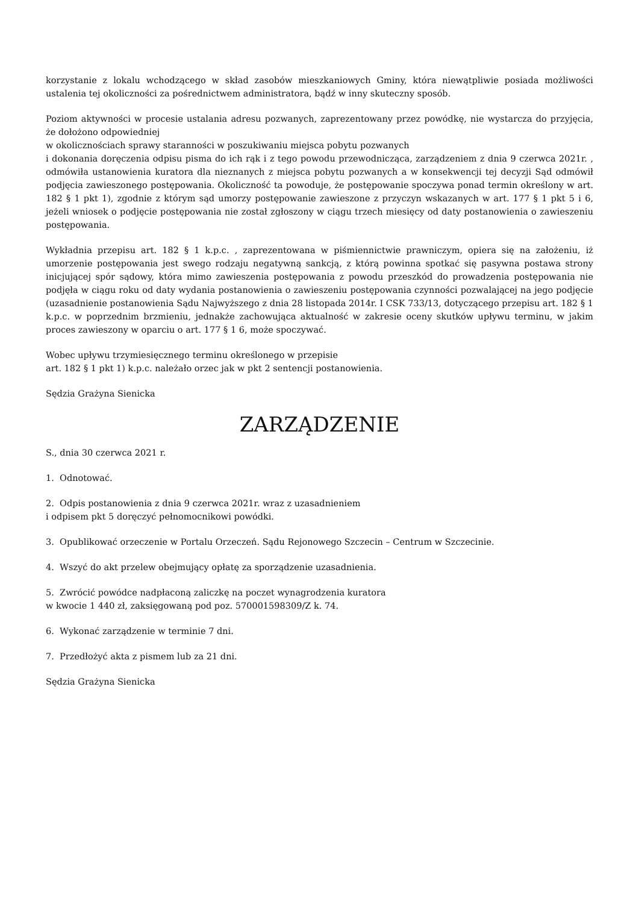korzystanie z lokalu wchodzącego w skład zasobów mieszkaniowych Gminy, która niewątpliwie posiada możliwości ustalenia tej okoliczności za pośrednictwem administratora, bądź w inny skuteczny sposób.
Poziom aktywności w procesie ustalania adresu pozwanych, zaprezentowany przez powódkę, nie wystarcza do przyjęcia, że dołożono odpowiedniej
w okolicznościach sprawy staranności w poszukiwaniu miejsca pobytu pozwanych
i dokonania doręczenia odpisu pisma do ich rąk i z tego powodu przewodnicząca, zarządzeniem z dnia 9 czerwca 2021r. , odmówiła ustanowienia kuratora dla nieznanych z miejsca pobytu pozwanych a w konsekwencji tej decyzji Sąd odmówił podjęcia zawieszonego postępowania. Okoliczność ta powoduje, że postępowanie spoczywa ponad termin określony w art. 182 § 1 pkt 1), zgodnie z którym sąd umorzy postępowanie zawieszone z przyczyn wskazanych w art. 177 § 1 pkt 5 i 6, jeżeli wniosek o podjęcie postępowania nie został zgłoszony w ciągu trzech miesięcy od daty postanowienia o zawieszeniu postępowania.
Wykładnia przepisu art. 182 § 1 k.p.c. , zaprezentowana w piśmiennictwie prawniczym, opiera się na założeniu, iż umorzenie postępowania jest swego rodzaju negatywną sankcją, z którą powinna spotkać się pasywna postawa strony inicjującej spór sądowy, która mimo zawieszenia postępowania z powodu przeszkód do prowadzenia postępowania nie podjęła w ciągu roku od daty wydania postanowienia o zawieszeniu postępowania czynności pozwalającej na jego podjęcie (uzasadnienie postanowienia Sądu Najwyższego z dnia 28 listopada 2014r. I CSK 733/13, dotyczącego przepisu art. 182 § 1 k.p.c. w poprzednim brzmieniu, jednakże zachowująca aktualność w zakresie oceny skutków upływu terminu, w jakim proces zawieszony w oparciu o art. 177 § 1 6, może spoczywać.
Wobec upływu trzymiesięcznego terminu określonego w przepisie
art. 182 § 1 pkt 1) k.p.c. należało orzec jak w pkt 2 sentencji postanowienia.
Sędzia Grażyna Sienicka
ZARZĄDZENIE
S., dnia 30 czerwca 2021 r.
1. Odnotować.
2. Odpis postanowienia z dnia 9 czerwca 2021r. wraz z uzasadnieniem
i odpisem pkt 5 doręczyć pełnomocnikowi powódki.
3. Opublikować orzeczenie w Portalu Orzeczeń. Sądu Rejonowego Szczecin – Centrum w Szczecinie.
4. Wszyć do akt przelew obejmujący opłatę za sporządzenie uzasadnienia.
5. Zwrócić powódce nadpłaconą zaliczkę na poczet wynagrodzenia kuratora
w kwocie 1 440 zł, zaksięgowaną pod poz. 570001598309/Z k. 74.
6. Wykonać zarządzenie w terminie 7 dni.
7. Przedłożyć akta z pismem lub za 21 dni.
Sędzia Grażyna Sienicka